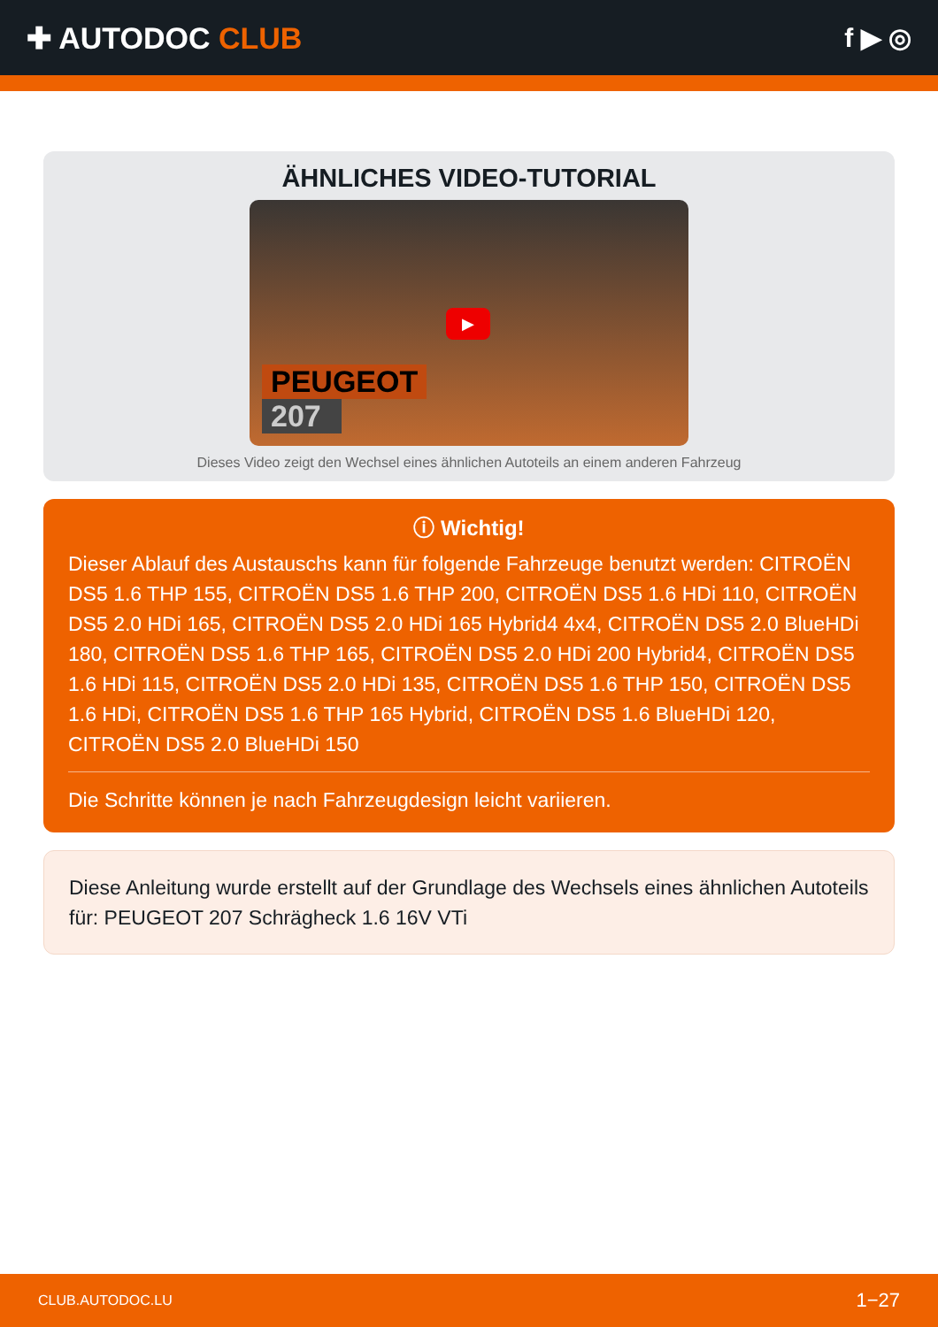✚ AUTODOC CLUB f ▶ ◎
ÄHNLICHES VIDEO-TUTORIAL
▶
PEUGEOT
207
Dieses Video zeigt den Wechsel eines ähnlichen Autoteils an einem anderen Fahrzeug
ⓘ Wichtig!
Dieser Ablauf des Austauschs kann für folgende Fahrzeuge benutzt werden: CITROËN DS5 1.6 THP 155, CITROËN DS5 1.6 THP 200, CITROËN DS5 1.6 HDi 110, CITROËN DS5 2.0 HDi 165, CITROËN DS5 2.0 HDi 165 Hybrid4 4x4, CITROËN DS5 2.0 BlueHDi 180, CITROËN DS5 1.6 THP 165, CITROËN DS5 2.0 HDi 200 Hybrid4, CITROËN DS5 1.6 HDi 115, CITROËN DS5 2.0 HDi 135, CITROËN DS5 1.6 THP 150, CITROËN DS5 1.6 HDi, CITROËN DS5 1.6 THP 165 Hybrid, CITROËN DS5 1.6 BlueHDi 120, CITROËN DS5 2.0 BlueHDi 150
Die Schritte können je nach Fahrzeugdesign leicht variieren.
Diese Anleitung wurde erstellt auf der Grundlage des Wechsels eines ähnlichen Autoteils für: PEUGEOT 207 Schrägheck 1.6 16V VTi
CLUB.AUTODOC.LU 1−27